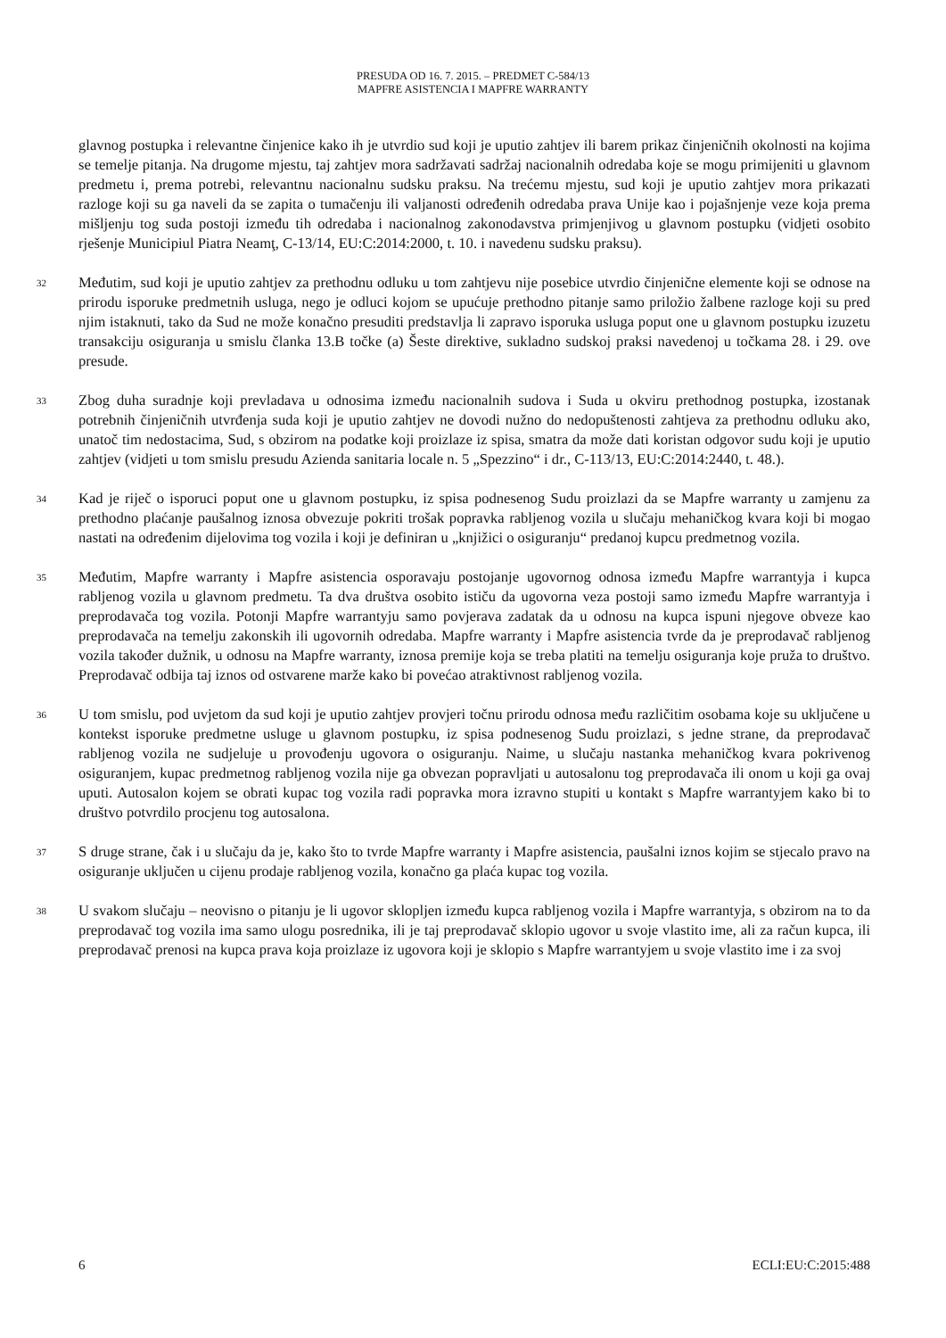PRESUDA OD 16. 7. 2015. – PREDMET C-584/13
MAPFRE ASISTENCIA I MAPFRE WARRANTY
glavnog postupka i relevantne činjenice kako ih je utvrdio sud koji je uputio zahtjev ili barem prikaz činjeničnih okolnosti na kojima se temelje pitanja. Na drugome mjestu, taj zahtjev mora sadržavati sadržaj nacionalnih odredaba koje se mogu primijeniti u glavnom predmetu i, prema potrebi, relevantnu nacionalnu sudsku praksu. Na trećemu mjestu, sud koji je uputio zahtjev mora prikazati razloge koji su ga naveli da se zapita o tumačenju ili valjanosti određenih odredaba prava Unije kao i pojašnjenje veze koja prema mišljenju tog suda postoji između tih odredaba i nacionalnog zakonodavstva primjenjivog u glavnom postupku (vidjeti osobito rješenje Municipiul Piatra Neamţ, C-13/14, EU:C:2014:2000, t. 10. i navedenu sudsku praksu).
32
Međutim, sud koji je uputio zahtjev za prethodnu odluku u tom zahtjevu nije posebice utvrdio činjenične elemente koji se odnose na prirodu isporuke predmetnih usluga, nego je odluci kojom se upućuje prethodno pitanje samo priložio žalbene razloge koji su pred njim istaknuti, tako da Sud ne može konačno presuditi predstavlja li zapravo isporuka usluga poput one u glavnom postupku izuzetu transakciju osiguranja u smislu članka 13.B točke (a) Šeste direktive, sukladno sudskoj praksi navedenoj u točkama 28. i 29. ove presude.
33
Zbog duha suradnje koji prevladava u odnosima između nacionalnih sudova i Suda u okviru prethodnog postupka, izostanak potrebnih činjeničnih utvrđenja suda koji je uputio zahtjev ne dovodi nužno do nedopuštenosti zahtjeva za prethodnu odluku ako, unatoč tim nedostacima, Sud, s obzirom na podatke koji proizlaze iz spisa, smatra da može dati koristan odgovor sudu koji je uputio zahtjev (vidjeti u tom smislu presudu Azienda sanitaria locale n. 5 „Spezzino“ i dr., C-113/13, EU:C:2014:2440, t. 48.).
34
Kad je riječ o isporuci poput one u glavnom postupku, iz spisa podnesenog Sudu proizlazi da se Mapfre warranty u zamjenu za prethodno plaćanje paušalnog iznosa obvezuje pokriti trošak popravka rabljenog vozila u slučaju mehaničkog kvara koji bi mogao nastati na određenim dijelovima tog vozila i koji je definiran u „knjižici o osiguranju“ predanoj kupcu predmetnog vozila.
35
Međutim, Mapfre warranty i Mapfre asistencia osporavaju postojanje ugovornog odnosa između Mapfre warrantyja i kupca rabljenog vozila u glavnom predmetu. Ta dva društva osobito ističu da ugovorna veza postoji samo između Mapfre warrantyja i preprodavača tog vozila. Potonji Mapfre warrantyju samo povjerava zadatak da u odnosu na kupca ispuni njegove obveze kao preprodavača na temelju zakonskih ili ugovornih odredaba. Mapfre warranty i Mapfre asistencia tvrde da je preprodavač rabljenog vozila također dužnik, u odnosu na Mapfre warranty, iznosa premije koja se treba platiti na temelju osiguranja koje pruža to društvo. Preprodavač odbija taj iznos od ostvarene marže kako bi povećao atraktivnost rabljenog vozila.
36
U tom smislu, pod uvjetom da sud koji je uputio zahtjev provjeri točnu prirodu odnosa među različitim osobama koje su uključene u kontekst isporuke predmetne usluge u glavnom postupku, iz spisa podnesenog Sudu proizlazi, s jedne strane, da preprodavač rabljenog vozila ne sudjeluje u provođenju ugovora o osiguranju. Naime, u slučaju nastanka mehaničkog kvara pokrivenog osiguranjem, kupac predmetnog rabljenog vozila nije ga obvezan popravljati u autosalonu tog preprodavača ili onom u koji ga ovaj uputi. Autosalon kojem se obrati kupac tog vozila radi popravka mora izravno stupiti u kontakt s Mapfre warrantyjem kako bi to društvo potvrdilo procjenu tog autosalona.
37
S druge strane, čak i u slučaju da je, kako što to tvrde Mapfre warranty i Mapfre asistencia, paušalni iznos kojim se stjecalo pravo na osiguranje uključen u cijenu prodaje rabljenog vozila, konačno ga plaća kupac tog vozila.
38
U svakom slučaju – neovisno o pitanju je li ugovor sklopljen između kupca rabljenog vozila i Mapfre warrantyja, s obzirom na to da preprodavač tog vozila ima samo ulogu posrednika, ili je taj preprodavač sklopio ugovor u svoje vlastito ime, ali za račun kupca, ili preprodavač prenosi na kupca prava koja proizlaze iz ugovora koji je sklopio s Mapfre warrantyjem u svoje vlastito ime i za svoj
6 ECLI:EU:C:2015:488